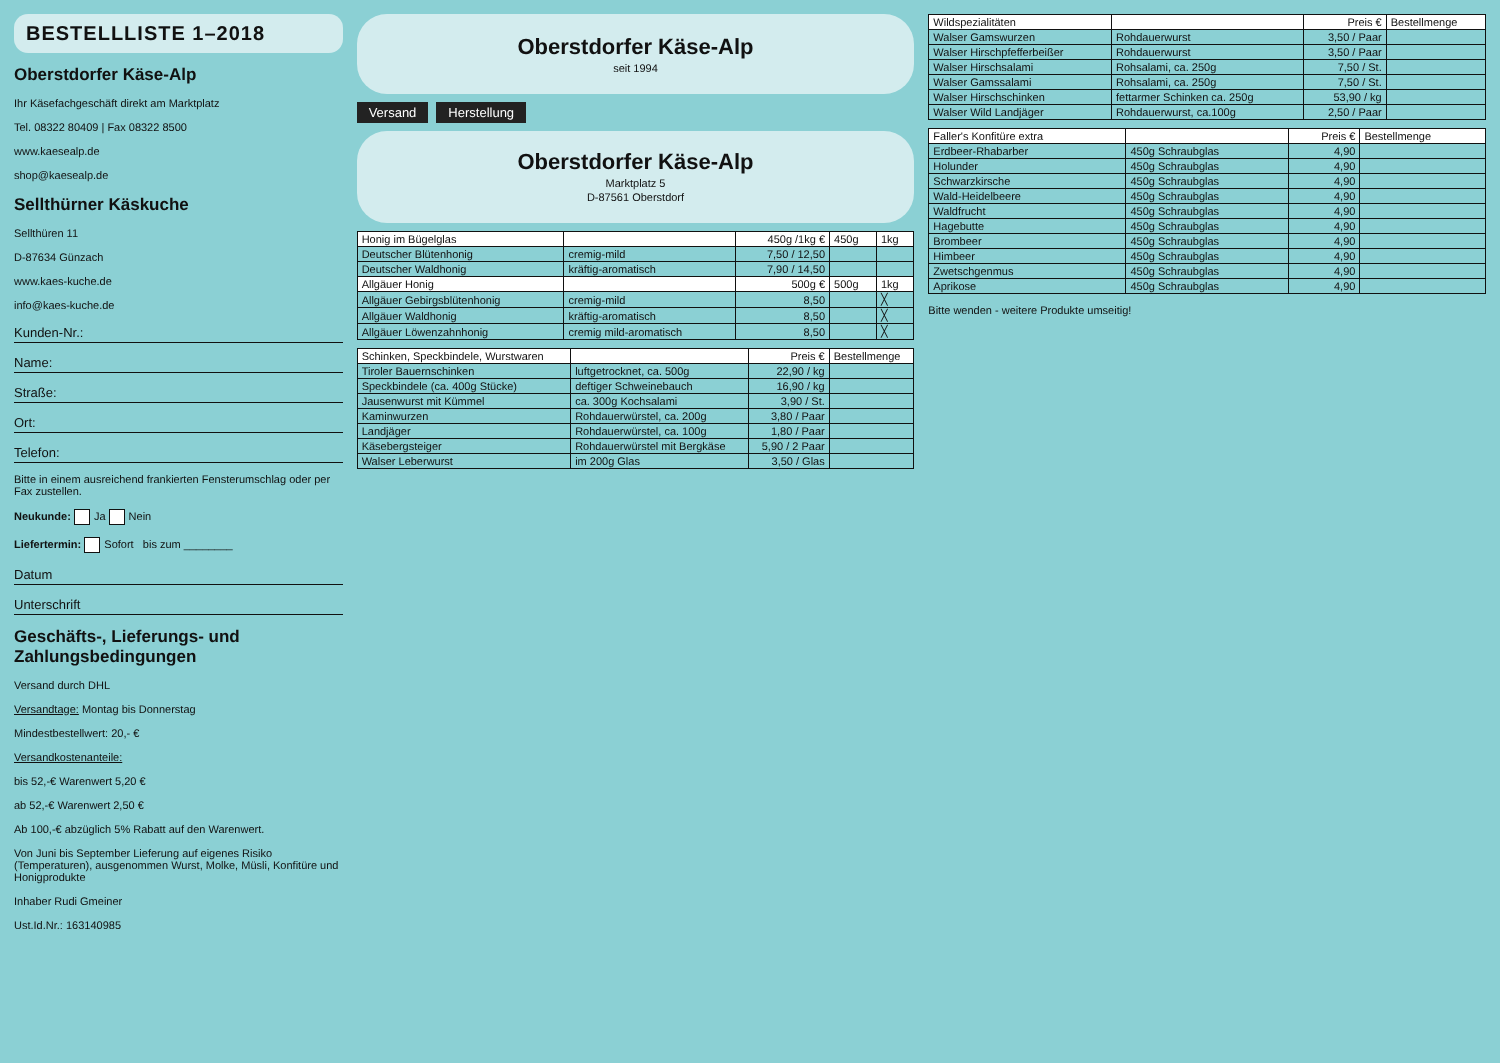BESTELLLISTE 1–2018
Oberstdorfer Käse-Alp
Ihr Käsefachgeschäft direkt am Marktplatz
Tel. 08322 80409 | Fax 08322 8500
www.kaesealp.de
shop@kaesealp.de
Sellthürner Käskuche
Sellthüren 11
D-87634 Günzach
www.kaes-kuche.de
info@kaes-kuche.de
Kunden-Nr.:
Name:
Straße:
Ort:
Telefon:
Bitte in einem ausreichend frankierten Fensterumschlag oder per Fax zustellen.
Neukunde: Ja Nein
Liefertermin: Sofort bis zum ________
Datum
Unterschrift
Geschäfts-, Lieferungs- und Zahlungsbedingungen
Versand durch DHL
Versandtage: Montag bis Donnerstag
Mindestbestellwert: 20,- €
Versandkostenanteile:
bis 52,-€ Warenwert 5,20 €
ab 52,-€ Warenwert 2,50 €
Ab 100,-€ abzüglich 5% Rabatt auf den Warenwert.
Von Juni bis September Lieferung auf eigenes Risiko (Temperaturen), ausgenommen Wurst, Molke, Müsli, Konfitüre und Honigprodukte
Inhaber Rudi Gmeiner
Ust.Id.Nr.: 163140985
Oberstdorfer Käse-Alp
seit 1994
Versand Herstellung
Oberstdorfer Käse-Alp
Marktplatz 5
D-87561 Oberstdorf
| Honig im Bügelglas | | 450g /1kg € | 450g | 1kg |
| --- | --- | --- | --- | --- |
| Deutscher Blütenhonig | cremig-mild | 7,50 / 12,50 | | |
| Deutscher Waldhonig | kräftig-aromatisch | 7,90 / 14,50 | | |
| Allgäuer Honig | | 500g € | 500g | 1kg |
| Allgäuer Gebirgsblütenhonig | cremig-mild | 8,50 | | ╳ |
| Allgäuer Waldhonig | kräftig-aromatisch | 8,50 | | ╳ |
| Allgäuer Löwenzahnhonig | cremig mild-aromatisch | 8,50 | | ╳ |
| Schinken, Speckbindele, Wurstwaren | | Preis € | Bestellmenge |
| --- | --- | --- | --- |
| Tiroler Bauernschinken | luftgetrocknet, ca. 500g | 22,90 / kg | |
| Speckbindele (ca. 400g Stücke) | deftiger Schweinebauch | 16,90 / kg | |
| Jausenwurst mit Kümmel | ca. 300g Kochsalami | 3,90 / St. | |
| Kaminwurzen | Rohdauerwürstel, ca. 200g | 3,80 / Paar | |
| Landjäger | Rohdauerwürstel, ca. 100g | 1,80 / Paar | |
| Käsebergsteiger | Rohdauerwürstel mit Bergkäse | 5,90 / 2 Paar | |
| Walser Leberwurst | im 200g Glas | 3,50 / Glas | |
| Wildspezialitäten | | Preis € | Bestellmenge |
| --- | --- | --- | --- |
| Walser Gamswurzen | Rohdauerwurst | 3,50 / Paar | |
| Walser Hirschpfefferbeißer | Rohdauerwurst | 3,50 / Paar | |
| Walser Hirschsalami | Rohsalami, ca. 250g | 7,50 / St. | |
| Walser Gamssalami | Rohsalami, ca. 250g | 7,50 / St. | |
| Walser Hirschschinken | fettarmer Schinken ca. 250g | 53,90 / kg | |
| Walser Wild Landjäger | Rohdauerwurst, ca.100g | 2,50 / Paar | |
| Faller's Konfitüre extra | | Preis € | Bestellmenge |
| --- | --- | --- | --- |
| Erdbeer-Rhabarber | 450g Schraubglas | 4,90 | |
| Holunder | 450g Schraubglas | 4,90 | |
| Schwarzkirsche | 450g Schraubglas | 4,90 | |
| Wald-Heidelbeere | 450g Schraubglas | 4,90 | |
| Waldfrucht | 450g Schraubglas | 4,90 | |
| Hagebutte | 450g Schraubglas | 4,90 | |
| Brombeer | 450g Schraubglas | 4,90 | |
| Himbeer | 450g Schraubglas | 4,90 | |
| Zwetschgenmus | 450g Schraubglas | 4,90 | |
| Aprikose | 450g Schraubglas | 4,90 | |
Bitte wenden - weitere Produkte umseitig!